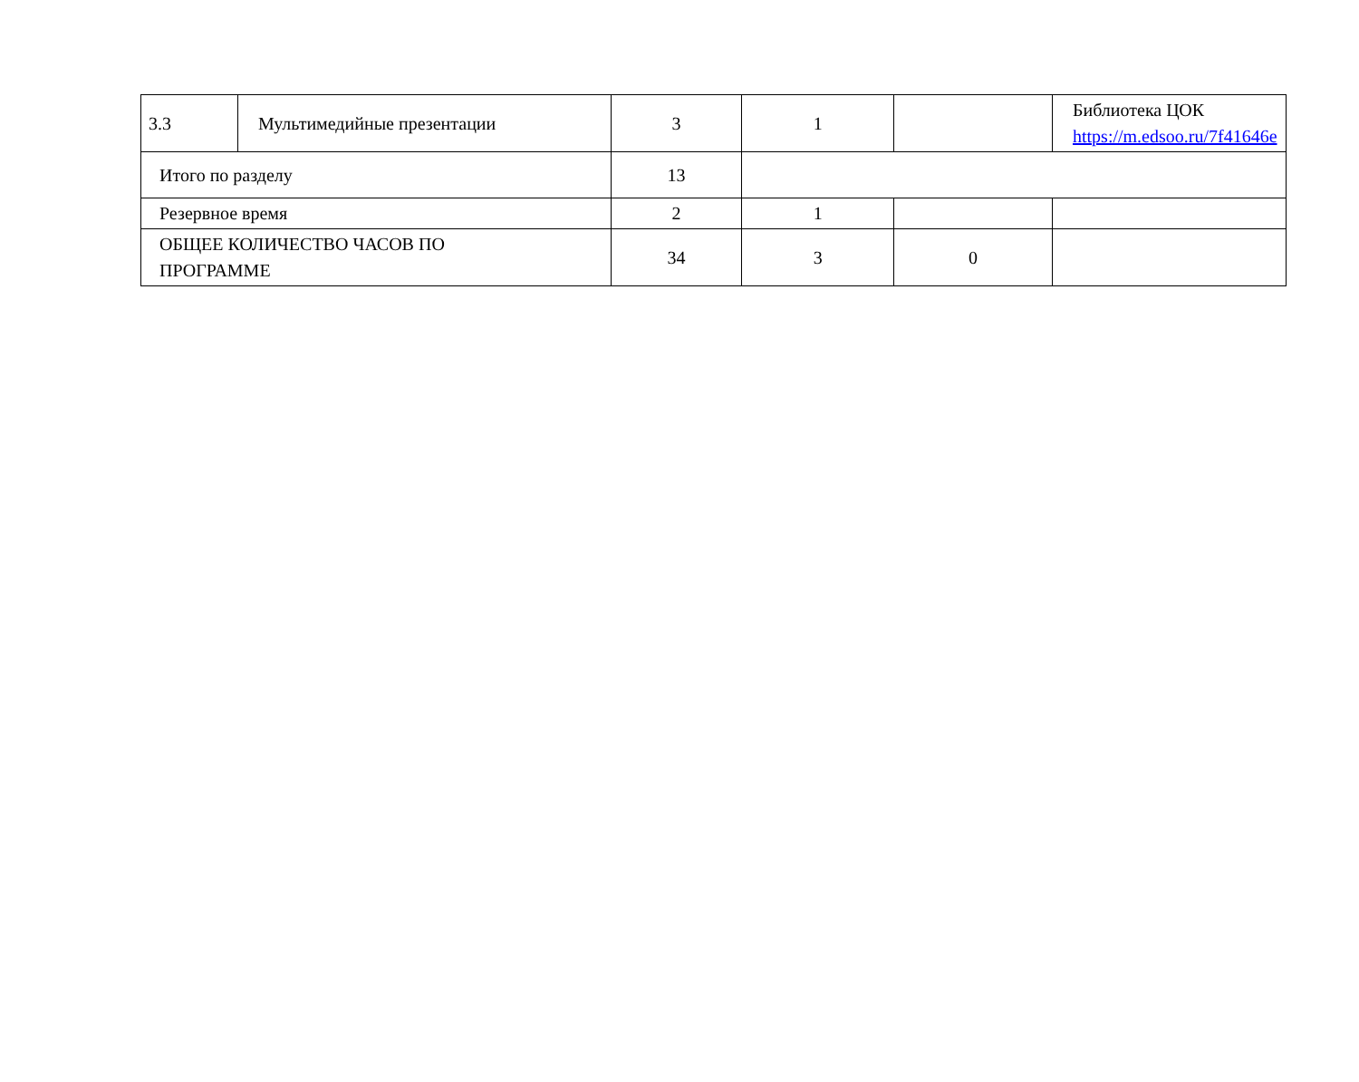| 3.3 | Мультимедийные презентации | 3 | 1 | | Библиотека ЦОК https://m.edsoo.ru/7f41646e |
| Итого по разделу | | 13 | | | |
| Резервное время | | 2 | 1 | | |
| ОБЩЕЕ КОЛИЧЕСТВО ЧАСОВ ПО ПРОГРАММЕ | | 34 | 3 | 0 | |